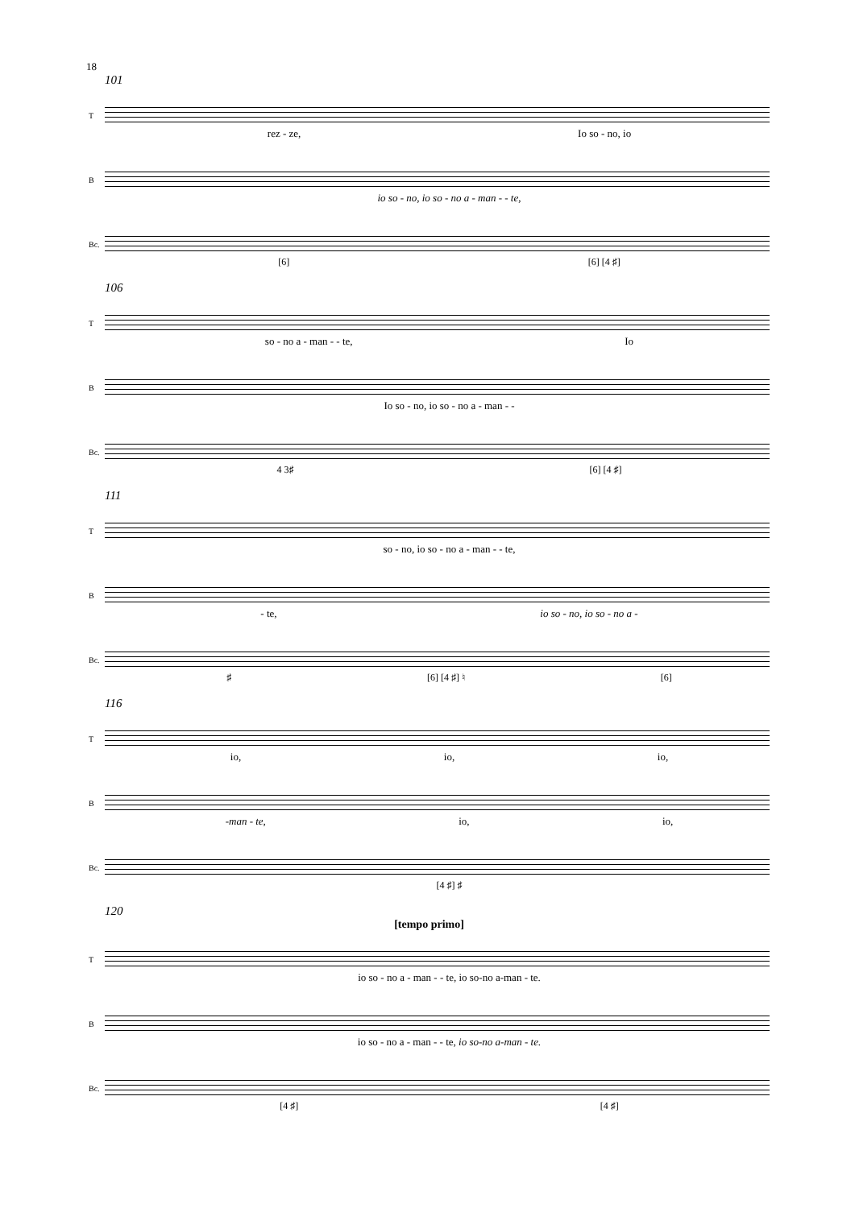18
101
T
rez - ze, Io so - no, io
B
io so - no, io so - no a - man - - te,
Bc.
[6] [6] [4 ♯]
106
T
so - no a - man - - te, Io
B
Io so - no, io so - no a - man - -
Bc.
4 3♯ [6] [4 ♯]
111
T
so - no, io so - no a - man - - te,
B
- te, io so - no, io so - no a -
Bc.
♯ [6] [4 ♯] ♮ [6]
116
T
io, io, io,
B
-man - te, io, io,
Bc.
[4 ♯] ♯
120
[tempo primo]
T
io so - no a - man - - te, io so-no a-man - te.
B
io so - no a - man - - te, io so-no a-man - te.
Bc.
[4 ♯] [4 ♯]